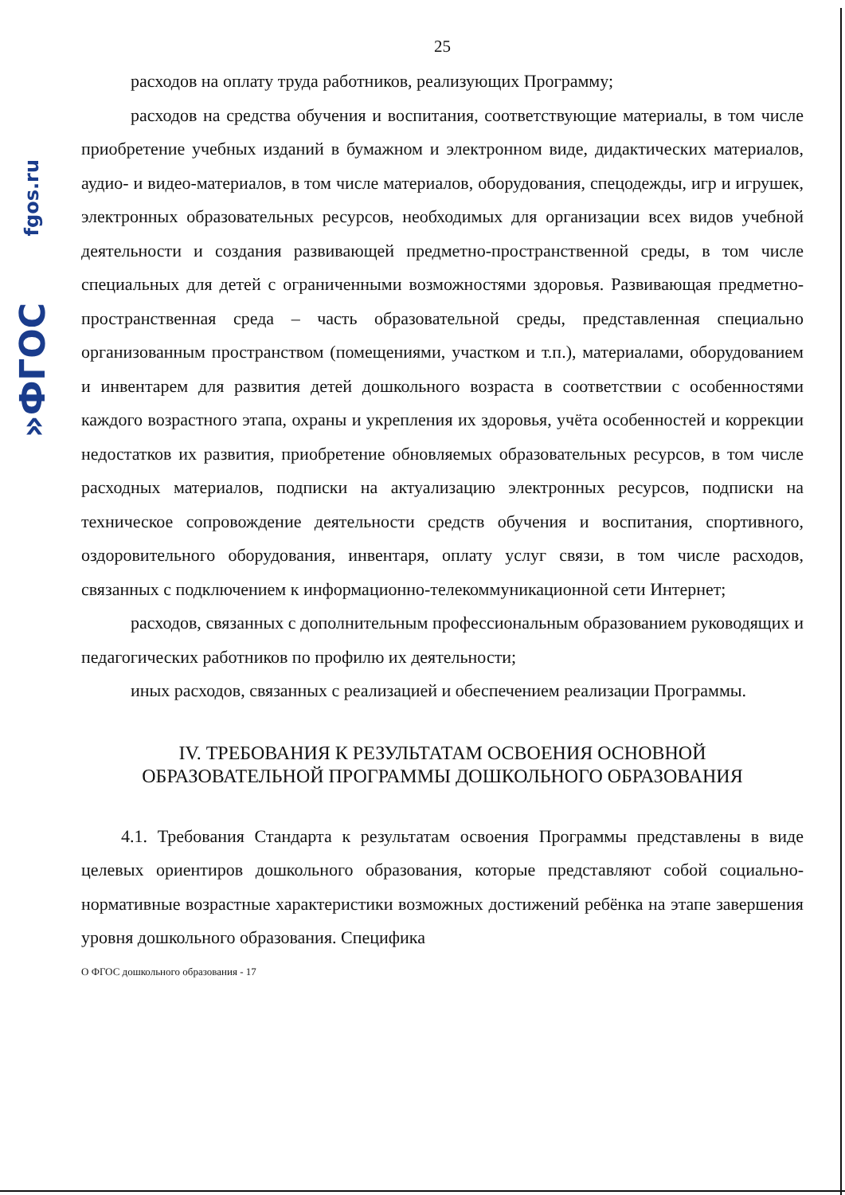fgos.ru
»ФГОС
25
расходов на оплату труда работников, реализующих Программу;
расходов на средства обучения и воспитания, соответствующие материалы, в том числе приобретение учебных изданий в бумажном и электронном виде, дидактических материалов, аудио- и видео-материалов, в том числе материалов, оборудования, спецодежды, игр и игрушек, электронных образовательных ресурсов, необходимых для организации всех видов учебной деятельности и создания развивающей предметно-пространственной среды, в том числе специальных для детей с ограниченными возможностями здоровья. Развивающая предметно-пространственная среда – часть образовательной среды, представленная специально организованным пространством (помещениями, участком и т.п.), материалами, оборудованием и инвентарем для развития детей дошкольного возраста в соответствии с особенностями каждого возрастного этапа, охраны и укрепления их здоровья, учёта особенностей и коррекции недостатков их развития, приобретение обновляемых образовательных ресурсов, в том числе расходных материалов, подписки на актуализацию электронных ресурсов, подписки на техническое сопровождение деятельности средств обучения и воспитания, спортивного, оздоровительного оборудования, инвентаря, оплату услуг связи, в том числе расходов, связанных с подключением к информационно-телекоммуникационной сети Интернет;
расходов, связанных с дополнительным профессиональным образованием руководящих и педагогических работников по профилю их деятельности;
иных расходов, связанных с реализацией и обеспечением реализации Программы.
IV. ТРЕБОВАНИЯ К РЕЗУЛЬТАТАМ ОСВОЕНИЯ ОСНОВНОЙ
ОБРАЗОВАТЕЛЬНОЙ ПРОГРАММЫ ДОШКОЛЬНОГО ОБРАЗОВАНИЯ
4.1. Требования Стандарта к результатам освоения Программы представлены в виде целевых ориентиров дошкольного образования, которые представляют собой социально-нормативные возрастные характеристики возможных достижений ребёнка на этапе завершения уровня дошкольного образования. Специфика
О ФГОС дошкольного образования - 17